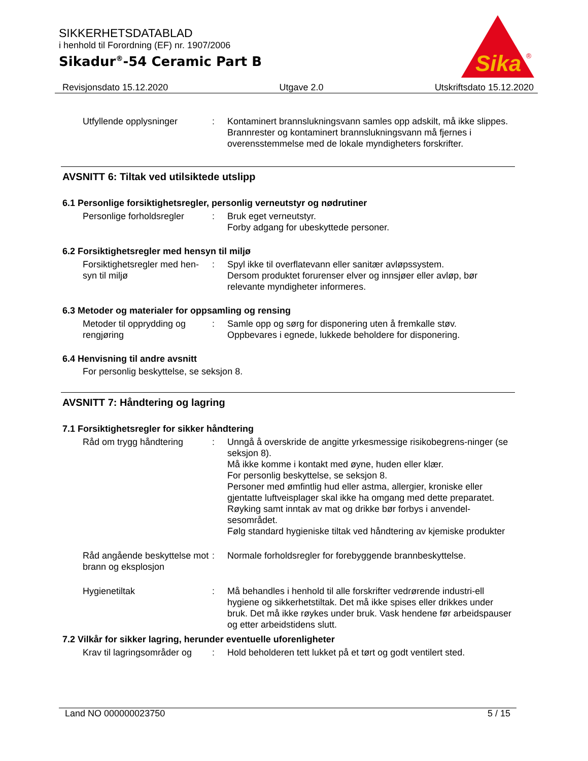SIKKERHETSDATABLAD
i henhold til Forordning (EF) nr. 1907/2006
Sikadur<sup>®</sup>-54 Ceramic Part B
Sika
®
Revisjonsdato 15.12.2020 Utgave 2.0 Utskriftsdato 15.12.2020
Utfyllende opplysninger : Kontaminert brannslukningsvann samles opp adskilt, må ikke slippes.
Brannrester og kontaminert brannslukningsvann må fjernes i overensstemmelse med de lokale myndigheters forskrifter.
AVSNITT 6: Tiltak ved utilsiktede utslipp
6.1 Personlige forsiktighetsregler, personlig verneutstyr og nødrutiner
Personlige forholdsregler
: Bruk eget verneutstyr.
Forby adgang for ubeskyttede personer.
6.2 Forsiktighetsregler med hensyn til miljø
Forsiktighetsregler med hen-syn til miljø
: Spyl ikke til overflatevann eller sanitær avløpssystem.
Dersom produktet forurenser elver og innsjøer eller avløp, bør relevante myndigheter informeres.
6.3 Metoder og materialer for oppsamling og rensing
Metoder til opprydding og rengjøring
: Samle opp og sørg for disponering uten å fremkalle støv.
Oppbevares i egnede, lukkede beholdere for disponering.
6.4 Henvisning til andre avsnitt
For personlig beskyttelse, se seksjon 8.
AVSNITT 7: Håndtering og lagring
7.1 Forsiktighetsregler for sikker håndtering
Råd om trygg håndtering : Unngå å overskride de angitte yrkesmessige risikobegrens-ninger (se seksjon 8).
Må ikke komme i kontakt med øyne, huden eller klær.
For personlig beskyttelse, se seksjon 8.
Personer med ømfintlig hud eller astma, allergier, kroniske eller gjentatte luftveisplager skal ikke ha omgang med dette preparatet.
Røyking samt inntak av mat og drikke bør forbys i anvendel-sesområdet.
Følg standard hygieniske tiltak ved håndtering av kjemiske produkter
Råd angående beskyttelse mot brann og eksplosjon
: Normale forholdsregler for forebyggende brannbeskyttelse.
Hygienetiltak : Må behandles i henhold til alle forskrifter vedrørende industri-ell hygiene og sikkerhetstiltak. Det må ikke spises eller drikkes under bruk. Det må ikke røykes under bruk. Vask hendene før arbeidspauser og etter arbeidstidens slutt.
7.2 Vilkår for sikker lagring, herunder eventuelle uforenligheter
Krav til lagringsområder og
: Hold beholderen tett lukket på et tørt og godt ventilert sted.
Land NO 000000023750 5 / 15